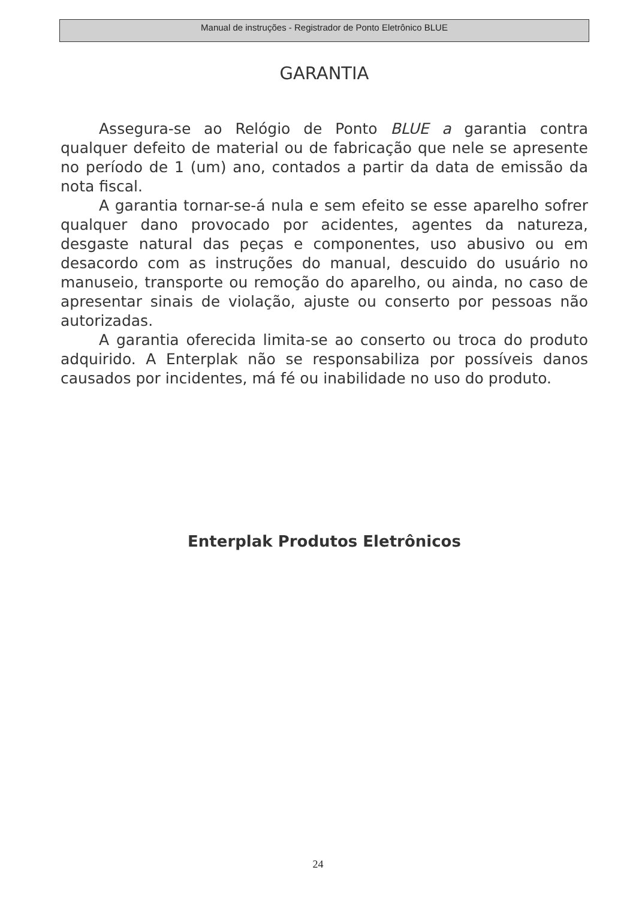Manual de instruções - Registrador de Ponto Eletrônico BLUE
GARANTIA
Assegura-se ao Relógio de Ponto BLUE a garantia contra qualquer defeito de material ou de fabricação que nele se apresente no período de 1 (um) ano, contados a partir da data de emissão da nota fiscal.
A garantia tornar-se-á nula e sem efeito se esse aparelho sofrer qualquer dano provocado por acidentes, agentes da natureza, desgaste natural das peças e componentes, uso abusivo ou em desacordo com as instruções do manual, descuido do usuário no manuseio, transporte ou remoção do aparelho, ou ainda, no caso de apresentar sinais de violação, ajuste ou conserto por pessoas não autorizadas.
A garantia oferecida limita-se ao conserto ou troca do produto adquirido. A Enterplak não se responsabiliza por possíveis danos causados por incidentes, má fé ou inabilidade no uso do produto.
Enterplak Produtos Eletrônicos
24